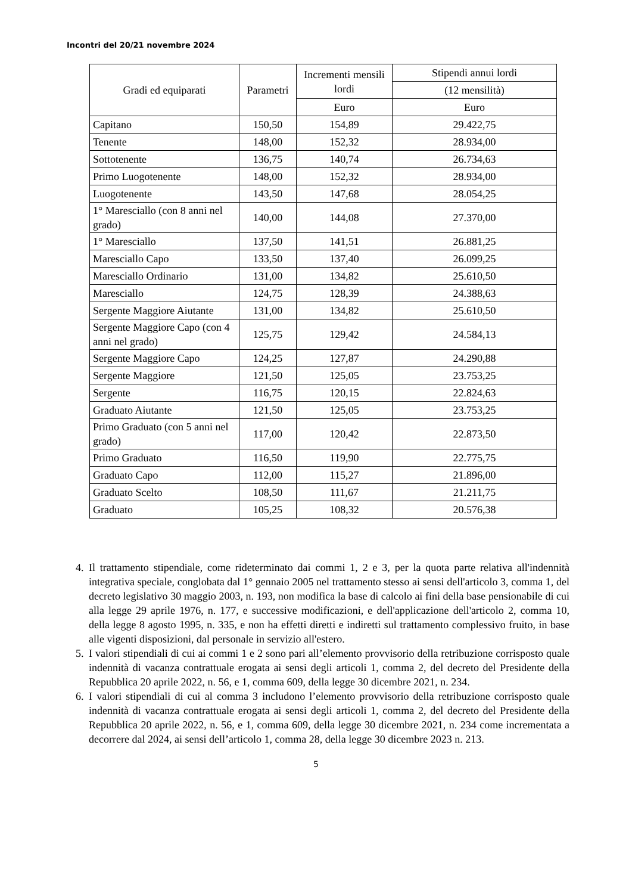Incontri del 20/21 novembre 2024
| Gradi ed equiparati | Parametri | Incrementi mensili lordi | Stipendi annui lordi |
| --- | --- | --- | --- |
| | | | (12 mensilità) |
| | | Euro | Euro |
| Capitano | 150,50 | 154,89 | 29.422,75 |
| Tenente | 148,00 | 152,32 | 28.934,00 |
| Sottotenente | 136,75 | 140,74 | 26.734,63 |
| Primo Luogotenente | 148,00 | 152,32 | 28.934,00 |
| Luogotenente | 143,50 | 147,68 | 28.054,25 |
| 1° Maresciallo (con 8 anni nel grado) | 140,00 | 144,08 | 27.370,00 |
| 1° Maresciallo | 137,50 | 141,51 | 26.881,25 |
| Maresciallo Capo | 133,50 | 137,40 | 26.099,25 |
| Maresciallo Ordinario | 131,00 | 134,82 | 25.610,50 |
| Maresciallo | 124,75 | 128,39 | 24.388,63 |
| Sergente Maggiore Aiutante | 131,00 | 134,82 | 25.610,50 |
| Sergente Maggiore Capo (con 4 anni nel grado) | 125,75 | 129,42 | 24.584,13 |
| Sergente Maggiore Capo | 124,25 | 127,87 | 24.290,88 |
| Sergente Maggiore | 121,50 | 125,05 | 23.753,25 |
| Sergente | 116,75 | 120,15 | 22.824,63 |
| Graduato Aiutante | 121,50 | 125,05 | 23.753,25 |
| Primo Graduato (con 5 anni nel grado) | 117,00 | 120,42 | 22.873,50 |
| Primo Graduato | 116,50 | 119,90 | 22.775,75 |
| Graduato Capo | 112,00 | 115,27 | 21.896,00 |
| Graduato Scelto | 108,50 | 111,67 | 21.211,75 |
| Graduato | 105,25 | 108,32 | 20.576,38 |
4. Il trattamento stipendiale, come rideterminato dai commi 1, 2 e 3, per la quota parte relativa all'indennità integrativa speciale, conglobata dal 1° gennaio 2005 nel trattamento stesso ai sensi dell'articolo 3, comma 1, del decreto legislativo 30 maggio 2003, n. 193, non modifica la base di calcolo ai fini della base pensionabile di cui alla legge 29 aprile 1976, n. 177, e successive modificazioni, e dell'applicazione dell'articolo 2, comma 10, della legge 8 agosto 1995, n. 335, e non ha effetti diretti e indiretti sul trattamento complessivo fruito, in base alle vigenti disposizioni, dal personale in servizio all'estero.
5. I valori stipendiali di cui ai commi 1 e 2 sono pari all’elemento provvisorio della retribuzione corrisposto quale indennità di vacanza contrattuale erogata ai sensi degli articoli 1, comma 2, del decreto del Presidente della Repubblica 20 aprile 2022, n. 56, e 1, comma 609, della legge 30 dicembre 2021, n. 234.
6. I valori stipendiali di cui al comma 3 includono l’elemento provvisorio della retribuzione corrisposto quale indennità di vacanza contrattuale erogata ai sensi degli articoli 1, comma 2, del decreto del Presidente della Repubblica 20 aprile 2022, n. 56, e 1, comma 609, della legge 30 dicembre 2021, n. 234 come incrementata a decorrere dal 2024, ai sensi dell’articolo 1, comma 28, della legge 30 dicembre 2023 n. 213.
5